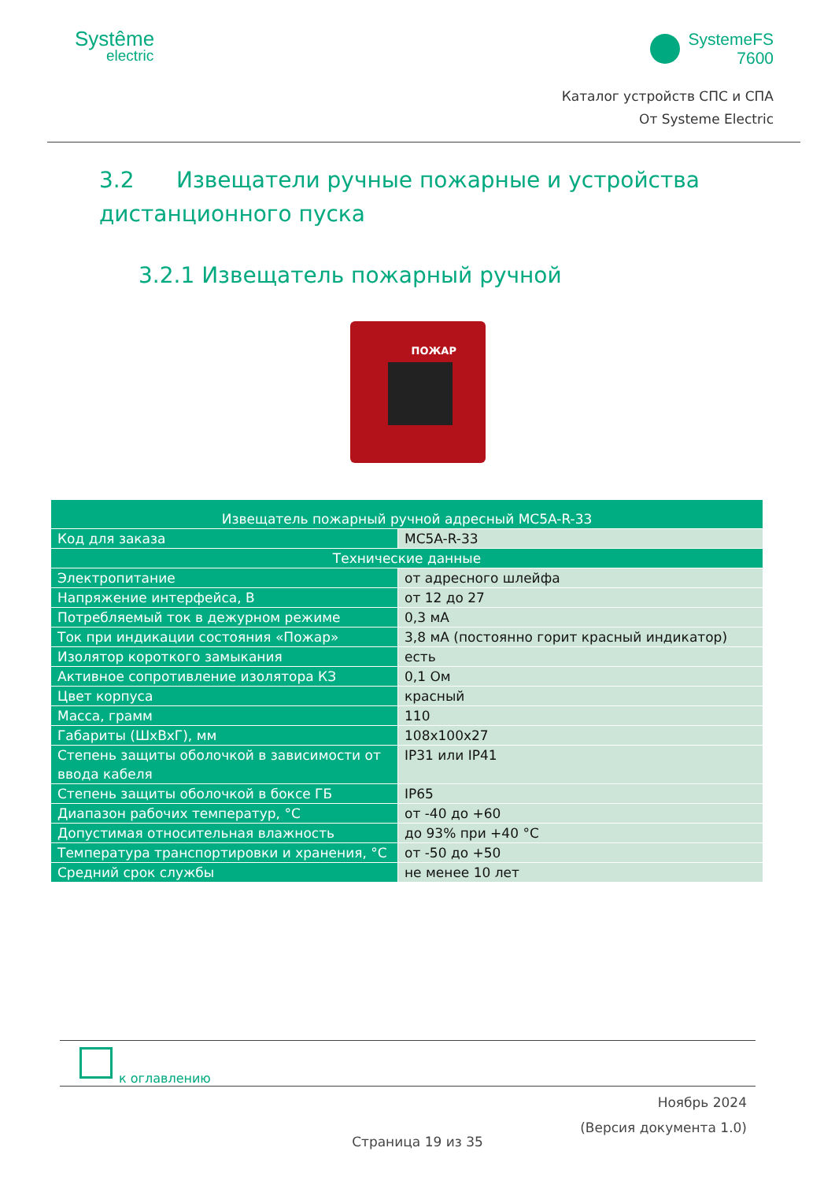Systême
electric
SystemeFS
7600
Каталог устройств СПС и СПА
От Systeme Electric
3.2 Извещатели ручные пожарные и устройства дистанционного пуска
3.2.1 Извещатель пожарный ручной
ПОЖАР
| Извещатель пожарный ручной адресный MC5A-R-33 | |
| Код для заказа | MC5A-R-33 |
| Технические данные | |
| Электропитание | от адресного шлейфа |
| Напряжение интерфейса, В | от 12 до 27 |
| Потребляемый ток в дежурном режиме | 0,3 мА |
| Ток при индикации состояния «Пожар» | 3,8 мА (постоянно горит красный индикатор) |
| Изолятор короткого замыкания | есть |
| Активное сопротивление изолятора КЗ | 0,1 Ом |
| Цвет корпуса | красный |
| Масса, грамм | 110 |
| Габариты (ШхВхГ), мм | 108x100x27 |
| Степень защиты оболочкой в зависимости от ввода кабеля | IP31 или IP41 |
| Степень защиты оболочкой в боксе ГБ | IP65 |
| Диапазон рабочих температур, °С | от -40 до +60 |
| Допустимая относительная влажность | до 93% при +40 °С |
| Температура транспортировки и хранения, °С | от -50 до +50 |
| Средний срок службы | не менее 10 лет |
к оглавлению
Ноябрь 2024
(Версия документа 1.0)
Страница 19 из 35